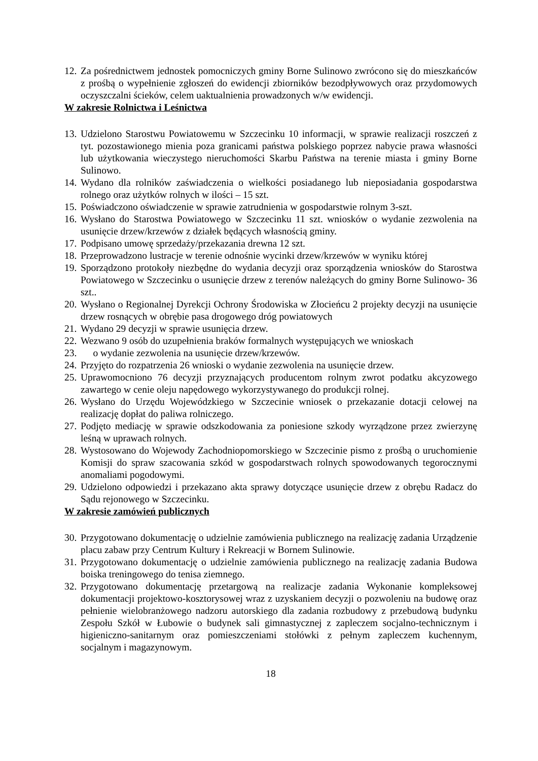12. Za pośrednictwem jednostek pomocniczych gminy Borne Sulinowo zwrócono się do mieszkańców z prośbą o wypełnienie zgłoszeń do ewidencji zbiorników bezodpływowych oraz przydomowych oczyszczalni ścieków, celem uaktualnienia prowadzonych w/w ewidencji.
W zakresie Rolnictwa i Leśnictwa
13. Udzielono Starostwu Powiatowemu w Szczecinku 10 informacji, w sprawie realizacji roszczeń z tyt. pozostawionego mienia poza granicami państwa polskiego poprzez nabycie prawa własności lub użytkowania wieczystego nieruchomości Skarbu Państwa na terenie miasta i gminy Borne Sulinowo.
14. Wydano dla rolników zaświadczenia o wielkości posiadanego lub nieposiadania gospodarstwa rolnego oraz użytków rolnych w ilości – 15 szt.
15. Poświadczono oświadczenie w sprawie zatrudnienia w gospodarstwie rolnym 3-szt.
16. Wysłano do Starostwa Powiatowego w Szczecinku 11 szt. wniosków o wydanie zezwolenia na usunięcie drzew/krzewów z działek będących własnością gminy.
17. Podpisano umowę sprzedaży/przekazania drewna 12 szt.
18. Przeprowadzono lustracje w terenie odnośnie wycinki drzew/krzewów w wyniku której
19. Sporządzono protokoły niezbędne do wydania decyzji oraz sporządzenia wniosków do Starostwa Powiatowego w Szczecinku o usunięcie drzew z terenów należących do gminy Borne Sulinowo- 36 szt..
20. Wysłano o Regionalnej Dyrekcji Ochrony Środowiska w Złocieńcu 2 projekty decyzji na usunięcie drzew rosnących w obrębie pasa drogowego dróg powiatowych
21. Wydano 29 decyzji w sprawie usunięcia drzew.
22. Wezwano 9 osób do uzupełnienia braków formalnych występujących we wnioskach
23. o wydanie zezwolenia na usunięcie drzew/krzewów.
24. Przyjęto do rozpatrzenia 26 wnioski o wydanie zezwolenia na usunięcie drzew.
25. Uprawomocniono 76 decyzji przyznających producentom rolnym zwrot podatku akcyzowego zawartego w cenie oleju napędowego wykorzystywanego do produkcji rolnej.
26. Wysłano do Urzędu Wojewódzkiego w Szczecinie wniosek o przekazanie dotacji celowej na realizację dopłat do paliwa rolniczego.
27. Podjęto mediację w sprawie odszkodowania za poniesione szkody wyrządzone przez zwierzynę leśną w uprawach rolnych.
28. Wystosowano do Wojewody Zachodniopomorskiego w Szczecinie pismo z prośbą o uruchomienie Komisji do spraw szacowania szkód w gospodarstwach rolnych spowodowanych tegorocznymi anomaliami pogodowymi.
29. Udzielono odpowiedzi i przekazano akta sprawy dotyczące usunięcie drzew z obrębu Radacz do Sądu rejonowego w Szczecinku.
W zakresie zamówień publicznych
30. Przygotowano dokumentację o udzielnie zamówienia publicznego na realizację zadania Urządzenie placu zabaw przy Centrum Kultury i Rekreacji w Bornem Sulinowie.
31. Przygotowano dokumentację o udzielnie zamówienia publicznego na realizację zadania Budowa boiska treningowego do tenisa ziemnego.
32. Przygotowano dokumentację przetargową na realizacje zadania Wykonanie kompleksowej dokumentacji projektowo-kosztorysowej wraz z uzyskaniem decyzji o pozwoleniu na budowę oraz pełnienie wielobranżowego nadzoru autorskiego dla zadania rozbudowy z przebudową budynku Zespołu Szkół w Łubowie o budynek sali gimnastycznej z zapleczem socjalno-technicznym i higieniczno-sanitarnym oraz pomieszczeniami stołówki z pełnym zapleczem kuchennym, socjalnym i magazynowym.
18